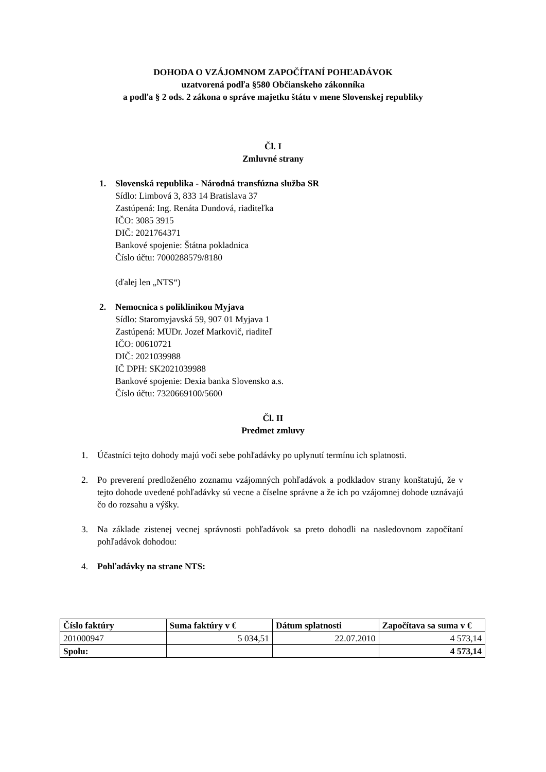DOHODA O VZÁJOMNOM ZAPOČÍTANÍ POHĽADÁVOK
uzatvorená podľa §580 Občianskeho zákonníka
a podľa § 2 ods. 2 zákona o správe majetku štátu v mene Slovenskej republiky
Čl. I
Zmluvné strany
1. Slovenská republika - Národná transfúzna služba SR
Sídlo: Limbová 3, 833 14 Bratislava 37
Zastúpená: Ing. Renáta Dundová, riaditeľka
IČO: 3085 3915
DIČ: 2021764371
Bankové spojenie: Štátna pokladnica
Číslo účtu: 7000288579/8180
(ďalej len „NTS“)
2. Nemocnica s poliklinikou Myjava
Sídlo: Staromyjavská 59, 907 01 Myjava 1
Zastúpená: MUDr. Jozef Markovič, riaditeľ
IČO: 00610721
DIČ: 2021039988
IČ DPH: SK2021039988
Bankové spojenie: Dexia banka Slovensko a.s.
Číslo účtu: 7320669100/5600
Čl. II
Predmet zmluvy
1. Účastníci tejto dohody majú voči sebe pohľadávky po uplynutí termínu ich splatnosti.
2. Po preverení predloženého zoznamu vzájomných pohľadávok a podkladov strany konštatujú, že v tejto dohode uvedené pohľadávky sú vecne a číselne správne a že ich po vzájomnej dohode uznávajú čo do rozsahu a výšky.
3. Na základe zistenej vecnej správnosti pohľadávok sa preto dohodli na nasledovnom započítaní pohľadávok dohodou:
4. Pohľadávky na strane NTS:
| Číslo faktúry | Suma faktúry v € | Dátum splatnosti | Započítava sa suma v € |
| --- | --- | --- | --- |
| 201000947 | 5 034,51 | 22.07.2010 | 4 573,14 |
| Spolu: | | | 4 573,14 |